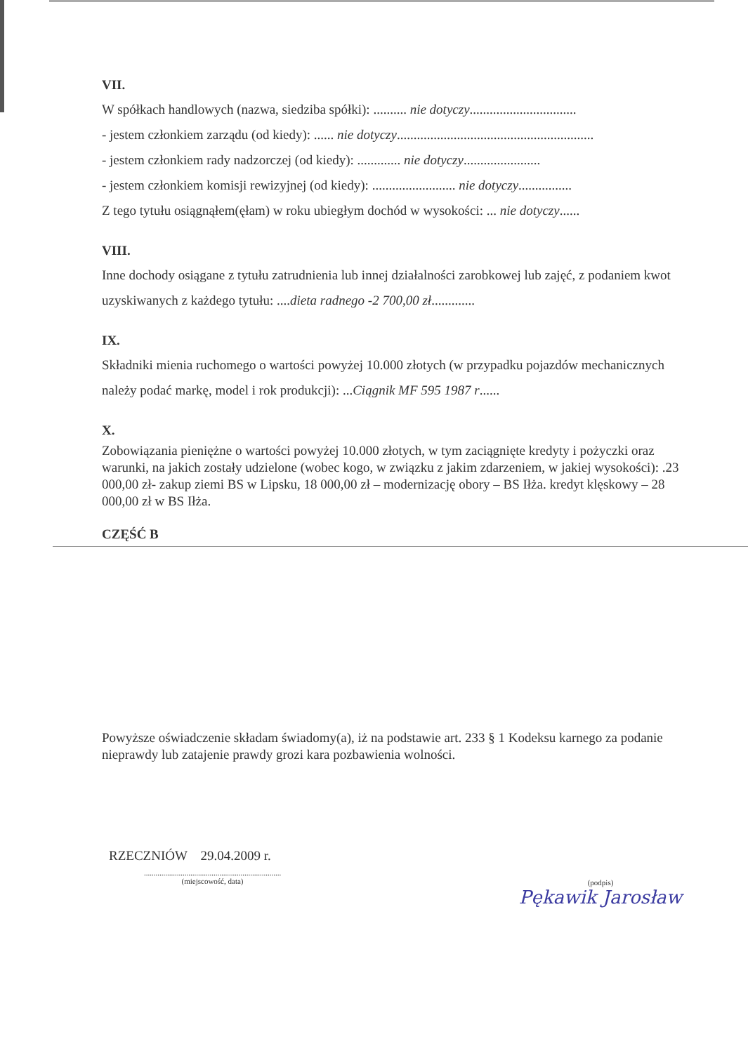VII.
W spółkach handlowych (nazwa, siedziba spółki): .......... nie dotyczy................................
- jestem członkiem zarządu (od kiedy): ...... nie dotyczy...........................................................
- jestem członkiem rady nadzorczej (od kiedy): ............. nie dotyczy.......................
- jestem członkiem komisji rewizyjnej (od kiedy): ......................... nie dotyczy................
Z tego tytułu osiągnąłem(ęłam) w roku ubiegłym dochód w wysokości: ... nie dotyczy......
VIII.
Inne dochody osiągane z tytułu zatrudnienia lub innej działalności zarobkowej lub zajęć, z podaniem kwot uzyskiwanych z każdego tytułu: ....dieta radnego -2 700,00 zł.............
IX.
Składniki mienia ruchomego o wartości powyżej 10.000 złotych (w przypadku pojazdów mechanicznych należy podać markę, model i rok produkcji): ...Ciągnik MF 595 1987 r......
X.
Zobowiązania pieniężne o wartości powyżej 10.000 złotych, w tym zaciągnięte kredyty i pożyczki oraz warunki, na jakich zostały udzielone (wobec kogo, w związku z jakim zdarzeniem, w jakiej wysokości): .23 000,00 zł- zakup ziemi BS w Lipsku, 18 000,00 zł – modernizację obory – BS Iłża. kredyt klęskowy – 28 000,00 zł w BS Iłża.
CZĘŚĆ B
Powyższe oświadczenie składam świadomy(a), iż na podstawie art. 233 § 1 Kodeksu karnego za podanie nieprawdy lub zatajenie prawdy grozi kara pozbawienia wolności.
RZECZNIÓW 29.04.2009 r.
.......................................................................
(miejscowość, data)
(podpis)
Pękawik Jarosław